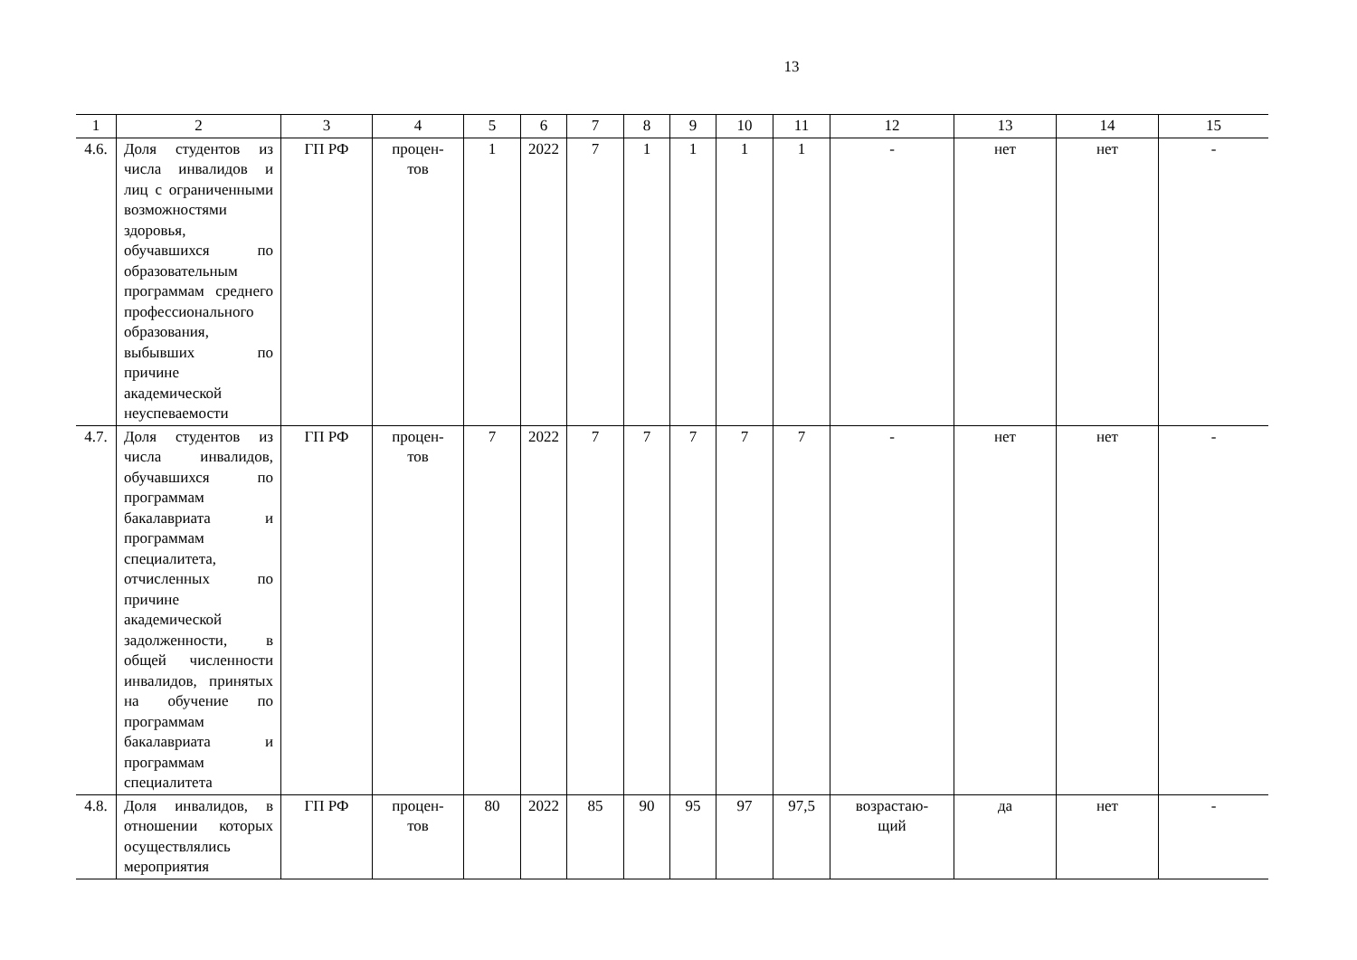13
| 1 | 2 | 3 | 4 | 5 | 6 | 7 | 8 | 9 | 10 | 11 | 12 | 13 | 14 | 15 |
| --- | --- | --- | --- | --- | --- | --- | --- | --- | --- | --- | --- | --- | --- | --- |
| 4.6. | Доля студентов из числа инвалидов и лиц с ограниченными возможностями здоровья, обучавшихся по образовательным программам среднего профессионального образования, выбывших по причине академической неуспеваемости | ГП РФ | процен- тов | 1 | 2022 | 7 | 1 | 1 | 1 | 1 | - | нет | нет | - |
| 4.7. | Доля студентов из числа инвалидов, обучавшихся по программам бакалавриата и программам специалитета, отчисленных по причине академической задолженности, в общей численности инвалидов, принятых на обучение по программам бакалавриата и программам специалитета | ГП РФ | процен- тов | 7 | 2022 | 7 | 7 | 7 | 7 | 7 | - | нет | нет | - |
| 4.8. | Доля инвалидов, в отношении которых осуществлялись мероприятия | ГП РФ | процен- тов | 80 | 2022 | 85 | 90 | 95 | 97 | 97,5 | возрастаю- щий | да | нет | - |